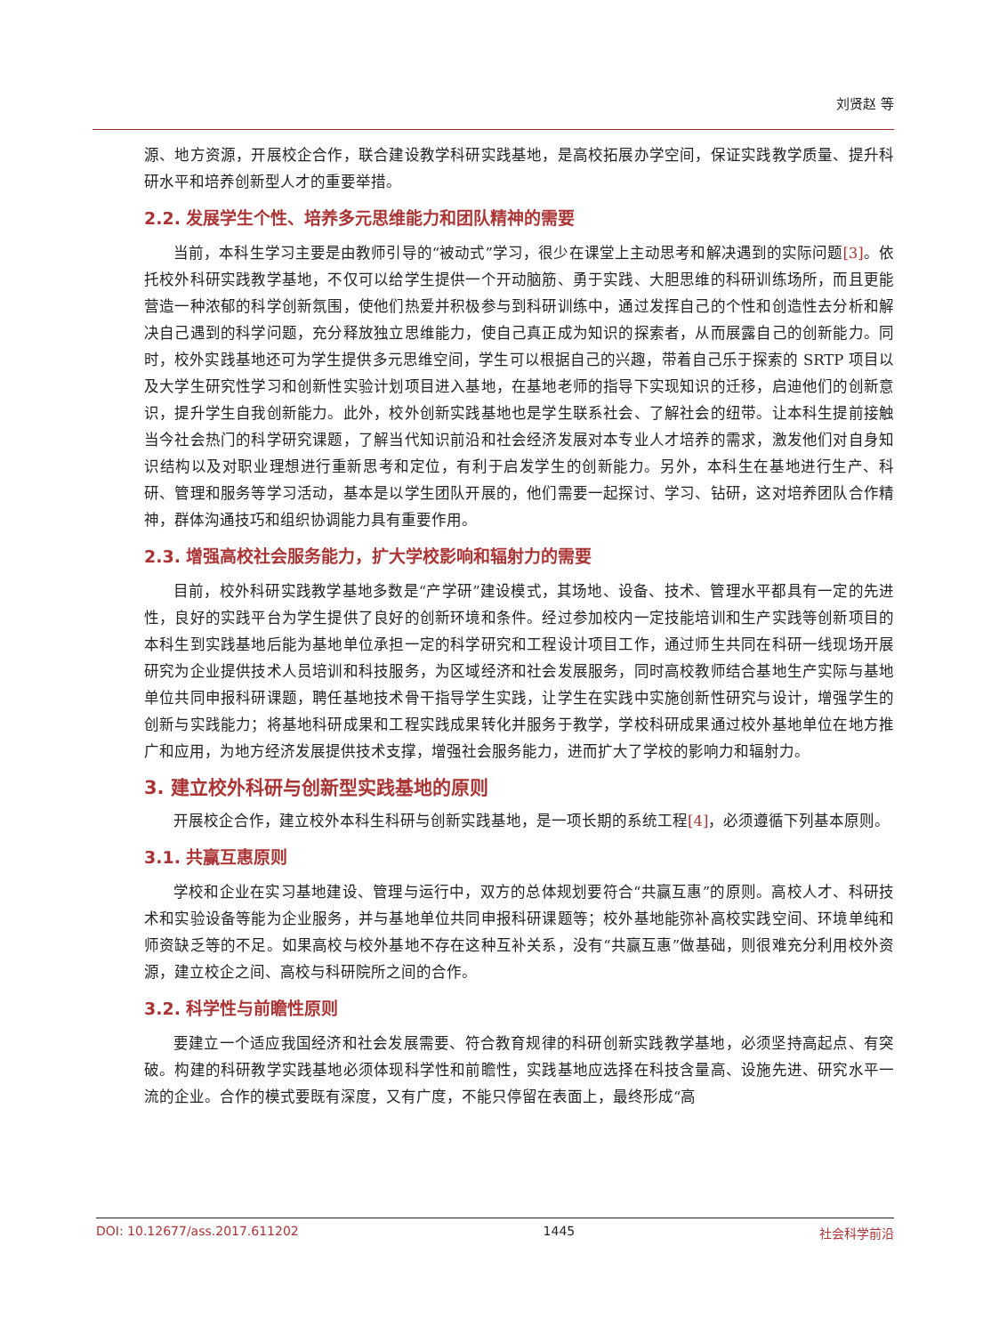刘贤赵 等
源、地方资源，开展校企合作，联合建设教学科研实践基地，是高校拓展办学空间，保证实践教学质量、提升科研水平和培养创新型人才的重要举措。
2.2. 发展学生个性、培养多元思维能力和团队精神的需要
当前，本科生学习主要是由教师引导的“被动式”学习，很少在课堂上主动思考和解决遇到的实际问题[3]。依托校外科研实践教学基地，不仅可以给学生提供一个开动脑筋、勇于实践、大胆思维的科研训练场所，而且更能营造一种浓郁的科学创新氛围，使他们热爱并积极参与到科研训练中，通过发挥自己的个性和创造性去分析和解决自己遇到的科学问题，充分释放独立思维能力，使自己真正成为知识的探索者，从而展露自己的创新能力。同时，校外实践基地还可为学生提供多元思维空间，学生可以根据自己的兴趣，带着自己乐于探索的 SRTP 项目以及大学生研究性学习和创新性实验计划项目进入基地，在基地老师的指导下实现知识的迁移，启迪他们的创新意识，提升学生自我创新能力。此外，校外创新实践基地也是学生联系社会、了解社会的纽带。让本科生提前接触当今社会热门的科学研究课题，了解当代知识前沿和社会经济发展对本专业人才培养的需求，激发他们对自身知识结构以及对职业理想进行重新思考和定位，有利于启发学生的创新能力。另外，本科生在基地进行生产、科研、管理和服务等学习活动，基本是以学生团队开展的，他们需要一起探讨、学习、钻研，这对培养团队合作精神，群体沟通技巧和组织协调能力具有重要作用。
2.3. 增强高校社会服务能力，扩大学校影响和辐射力的需要
目前，校外科研实践教学基地多数是“产学研”建设模式，其场地、设备、技术、管理水平都具有一定的先进性，良好的实践平台为学生提供了良好的创新环境和条件。经过参加校内一定技能培训和生产实践等创新项目的本科生到实践基地后能为基地单位承担一定的科学研究和工程设计项目工作，通过师生共同在科研一线现场开展研究为企业提供技术人员培训和科技服务，为区域经济和社会发展服务，同时高校教师结合基地生产实际与基地单位共同申报科研课题，聘任基地技术骨干指导学生实践，让学生在实践中实施创新性研究与设计，增强学生的创新与实践能力；将基地科研成果和工程实践成果转化并服务于教学，学校科研成果通过校外基地单位在地方推广和应用，为地方经济发展提供技术支撑，增强社会服务能力，进而扩大了学校的影响力和辐射力。
3. 建立校外科研与创新型实践基地的原则
开展校企合作，建立校外本科生科研与创新实践基地，是一项长期的系统工程[4]，必须遵循下列基本原则。
3.1. 共赢互惠原则
学校和企业在实习基地建设、管理与运行中，双方的总体规划要符合“共赢互惠”的原则。高校人才、科研技术和实验设备等能为企业服务，并与基地单位共同申报科研课题等；校外基地能弥补高校实践空间、环境单纯和师资缺乏等的不足。如果高校与校外基地不存在这种互补关系，没有“共赢互惠”做基础，则很难充分利用校外资源，建立校企之间、高校与科研院所之间的合作。
3.2. 科学性与前瞻性原则
要建立一个适应我国经济和社会发展需要、符合教育规律的科研创新实践教学基地，必须坚持高起点、有突破。构建的科研教学实践基地必须体现科学性和前瞻性，实践基地应选择在科技含量高、设施先进、研究水平一流的企业。合作的模式要既有深度，又有广度，不能只停留在表面上，最终形成“高
DOI: 10.12677/ass.2017.611202 1445 社会科学前沿